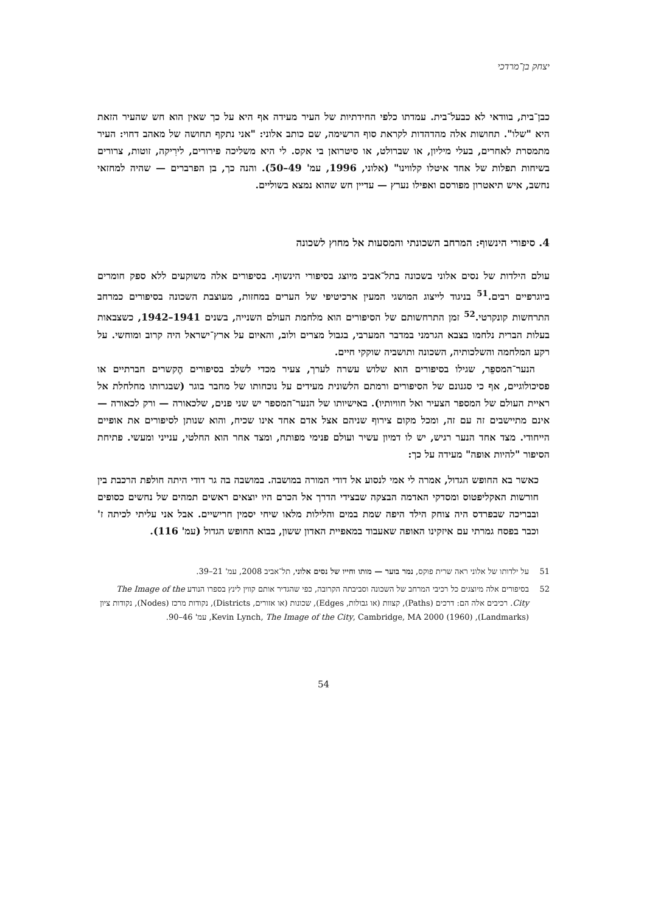יצחק בן־מרדכי
כבן־בית, בוודאי לא כבעל־בית. עמדתו כלפי החידתיות של העיר מעידה אף היא על כך שאין הוא חש שהעיר הזאת היא "שלו". תחושות אלה מהדהדות לקראת סוף הרשימה, שם כותב אלוני: "אני נתקף תחושה של מאהב דחוי: העיר מתמסרת לאחרים, בעלי מיליון, או שברולט, או סיטרואן בי אקס. לי היא משליכה פירורים, לירִיקה, זוטות, צרורים בשיחות תפלות של אחד איטלו קלווינו" (אלוני, 1996, עמ' 49–50). והנה כך, בן הפרברים — שהיה למחזאי נחשב, איש תיאטרון מפורסם ואפילו נערץ — עדיין חש שהוא נמצא בשוליים.
4. סיפורי הינשוף: המרחב השכונתי והמסעות אל מחוץ לשכונה
עולם הילדות של נסים אלוני בשכונה בתל־אביב מיוצג בסיפורי הינשוף. בסיפורים אלה משוקעים ללא ספק חומרים ביוגרפיים רבים.<sup>51</sup> בניגוד לייצוג המושגי המעין ארכיטיפי של הערים במחזות, מעוצבת השכונה בסיפורים כמרחב התרחשות קונקרטי.<sup>52</sup> זמן התרחשותם של הסיפורים הוא מלחמת העולם השנייה, בשנים 1941–1942, כשצבאות בעלות הברית נלחמו בצבא הגרמני במדבר המערבי, בגבול מצרים ולוב, והאיום על ארץ־ישראל היה קרוב ומוחשי. על רקע המלחמה והשלכותיה, השכונה ותושביה שוקקי חיים.
הנער־המספֵר, שגילו בסיפורים הוא שלוש עשרה לערך, צעיר מכדי לשלב בסיפורים הֶקשרים חברתיים או פסיכולוגיים, אף כי סגנונם של הסיפורים ורמתם הלשונית מעידים על נוכחותו של מחבר בוגר (שבגרותו מחלחלת אל ראיית העולם של המספר הצעיר ואל חוויותיו). באישיותו של הנער־המספר יש שני פנים, שלכאורה — ורק לכאורה — אינם מתיישבים זה עם זה, ומכל מקום צירוף שניהם אצל אדם אחד אינו שכיח, והוא שנותן לסיפורים את אופיים הייחודי. מצד אחד הנער רגיש, יש לו דמיון עשיר ועולם פנימי מפותח, ומצד אחר הוא החלטי, ענייני ומעשי. פתיחת הסיפור "להיות אופה" מעידה על כך:
כאשר בא החופש הגדול, אמרה לי אמי לנסוע אל דודי המורה במושבה. במושבה בה גר דודי היתה חולפת הרכבת בין חורשות האקליפטוס ומסדקי האדמה הבצקה שבצידי הדרך אל הכרם היו יוצאים ראשים תמהים של נחשים כסופים ובבריכה שבפרדס היה צוחק הילד היפה שמת במים והלילות מלאו שיחי יסמין חרישיים. אבל אני עליתי לכיתה ז' וכבר בפסח גמרתי עם איזקינו האופה שאעבוד במאפיית האדון ששון, בבוא החופש הגדול (עמ' 116).
51 על ילדותו של אלוני ראה שרית פוקס, נמר בוער — מותו וחייו של נסים אלוני, תל־אביב 2008, עמ' 21–39.
52 בסיפורים אלה מיוצגים כל רכיבי המרחב של השכונה וסביבתה הקרובה, כפי שהגדיר אותם קווין לינץ בספרו הנודע The Image of the City. רכיבים אלה הם: דרכים (Paths), קצוות (או גבולות, Edges), שכונות (או אזורים, Districts), נקודות מרכז (Nodes), נקודות ציון (Landmarks), Kevin Lynch, The Image of the City, Cambridge, MA 2000 (1960), עמ' 46–90.
54